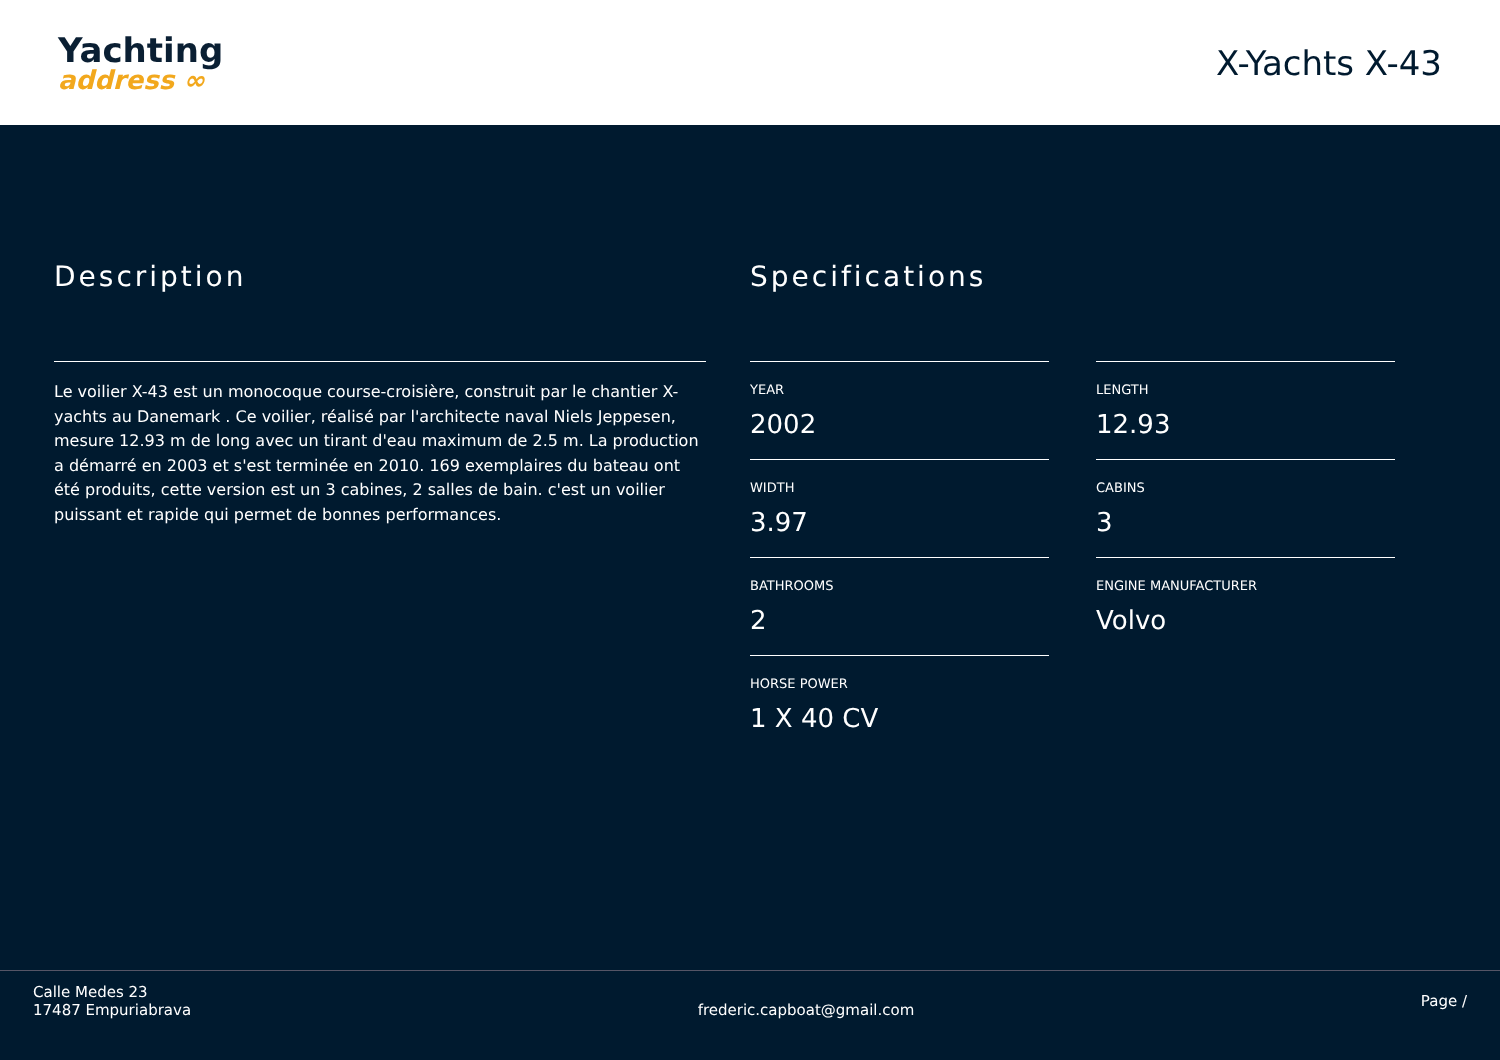Yachting
address ∞
X-Yachts X-43
Description
Le voilier X-43 est un monocoque course-croisière, construit par le chantier X-yachts au Danemark . Ce voilier, réalisé par l'architecte naval Niels Jeppesen, mesure 12.93 m de long avec un tirant d'eau maximum de 2.5 m. La production a démarré en 2003 et s'est terminée en 2010. 169 exemplaires du bateau ont été produits, cette version est un 3 cabines, 2 salles de bain. c'est un voilier puissant et rapide qui permet de bonnes performances.
Specifications
YEAR
2002
LENGTH
12.93
WIDTH
3.97
CABINS
3
BATHROOMS
2
ENGINE MANUFACTURER
Volvo
HORSE POWER
1 X 40 CV
Calle Medes 23
17487 Empuriabrava
frederic.capboat@gmail.com
Page /